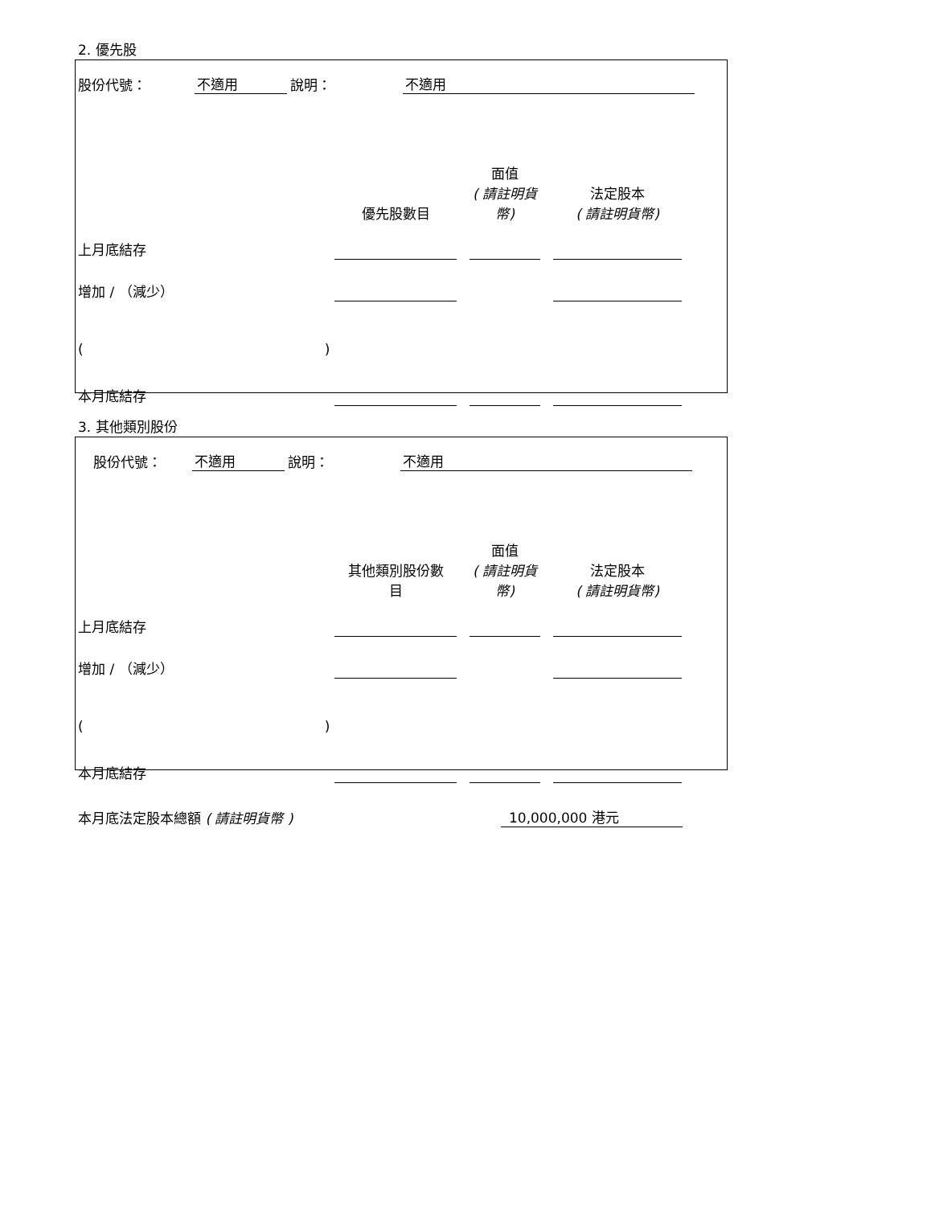2. 優先股
| 股份代號： | 不適用 | 說明： | 不適用 | |
| | 優先股數目 | | 面值 ( 請註明貨 幣) | | 法定股本 ( 請註明貨幣) | |
| 上月底結存 | | | | | | |
| 增加 / （減少） | | | | | | |
| ( ) | | | | | | |
| 本月底結存 | | | | | | |
3. 其他類別股份
| 股份代號： | 不適用 | 說明： | 不適用 | |
| | 其他類別股份數 目 | | 面值 ( 請註明貨 幣) | | 法定股本 ( 請註明貨幣) | |
| 上月底結存 | | | | | | |
| 增加 / （減少） | | | | | | |
| ( ) | | | | | | |
| 本月底結存 | | | | | | |
| 本月底法定股本總額 ( 請註明貨幣 ) | 10,000,000 港元 |